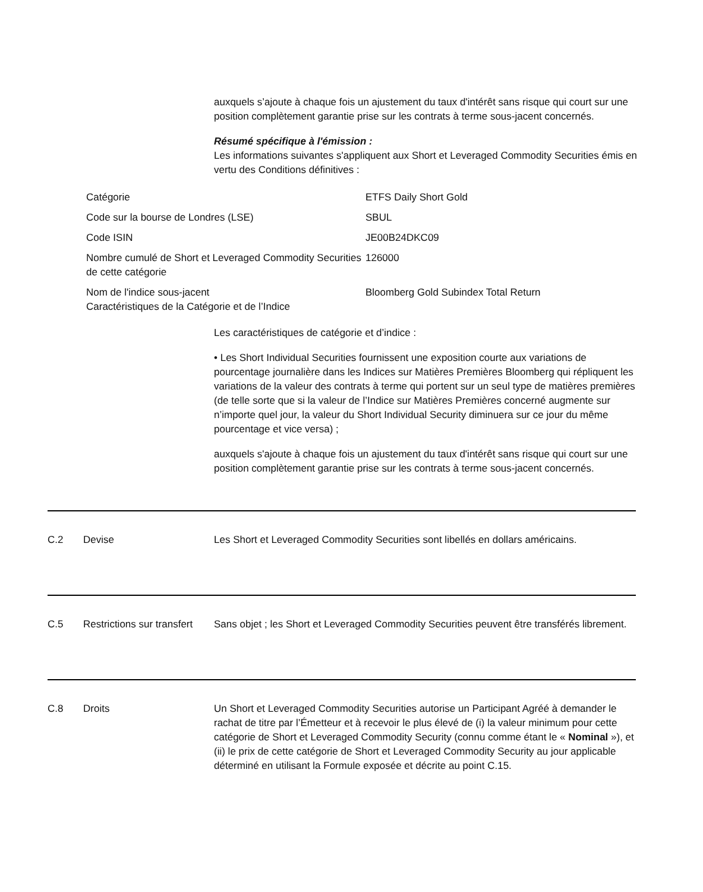auxquels s’ajoute à chaque fois un ajustement du taux d'intérêt sans risque qui court sur une position complètement garantie prise sur les contrats à terme sous-jacent concernés.
Résumé spécifique à l'émission :
Les informations suivantes s'appliquent aux Short et Leveraged Commodity Securities émis en vertu des Conditions définitives :
| Catégorie | ETFS Daily Short Gold |
| Code sur la bourse de Londres (LSE) | SBUL |
| Code ISIN | JE00B24DKC09 |
| Nombre cumulé de Short et Leveraged Commodity Securities de cette catégorie | 126000 |
| Nom de l'indice sous-jacent Caractéristiques de la Catégorie et de l’Indice | Bloomberg Gold Subindex Total Return |
Les caractéristiques de catégorie et d’indice :
• Les Short Individual Securities fournissent une exposition courte aux variations de pourcentage journalière dans les Indices sur Matières Premières Bloomberg qui répliquent les variations de la valeur des contrats à terme qui portent sur un seul type de matières premières (de telle sorte que si la valeur de l’Indice sur Matières Premières concerné augmente sur n’importe quel jour, la valeur du Short Individual Security diminuera sur ce jour du même pourcentage et vice versa) ;
auxquels s'ajoute à chaque fois un ajustement du taux d'intérêt sans risque qui court sur une position complètement garantie prise sur les contrats à terme sous-jacent concernés.
C.2 Devise Les Short et Leveraged Commodity Securities sont libellés en dollars américains.
C.5 Restrictions sur transfert
Sans objet ; les Short et Leveraged Commodity Securities peuvent être transférés librement.
C.8 Droits Un Short et Leveraged Commodity Securities autorise un Participant Agréé à demander le rachat de titre par l’Émetteur et à recevoir le plus élevé de (i) la valeur minimum pour cette catégorie de Short et Leveraged Commodity Security (connu comme étant le « Nominal »), et (ii) le prix de cette catégorie de Short et Leveraged Commodity Security au jour applicable déterminé en utilisant la Formule exposée et décrite au point C.15.